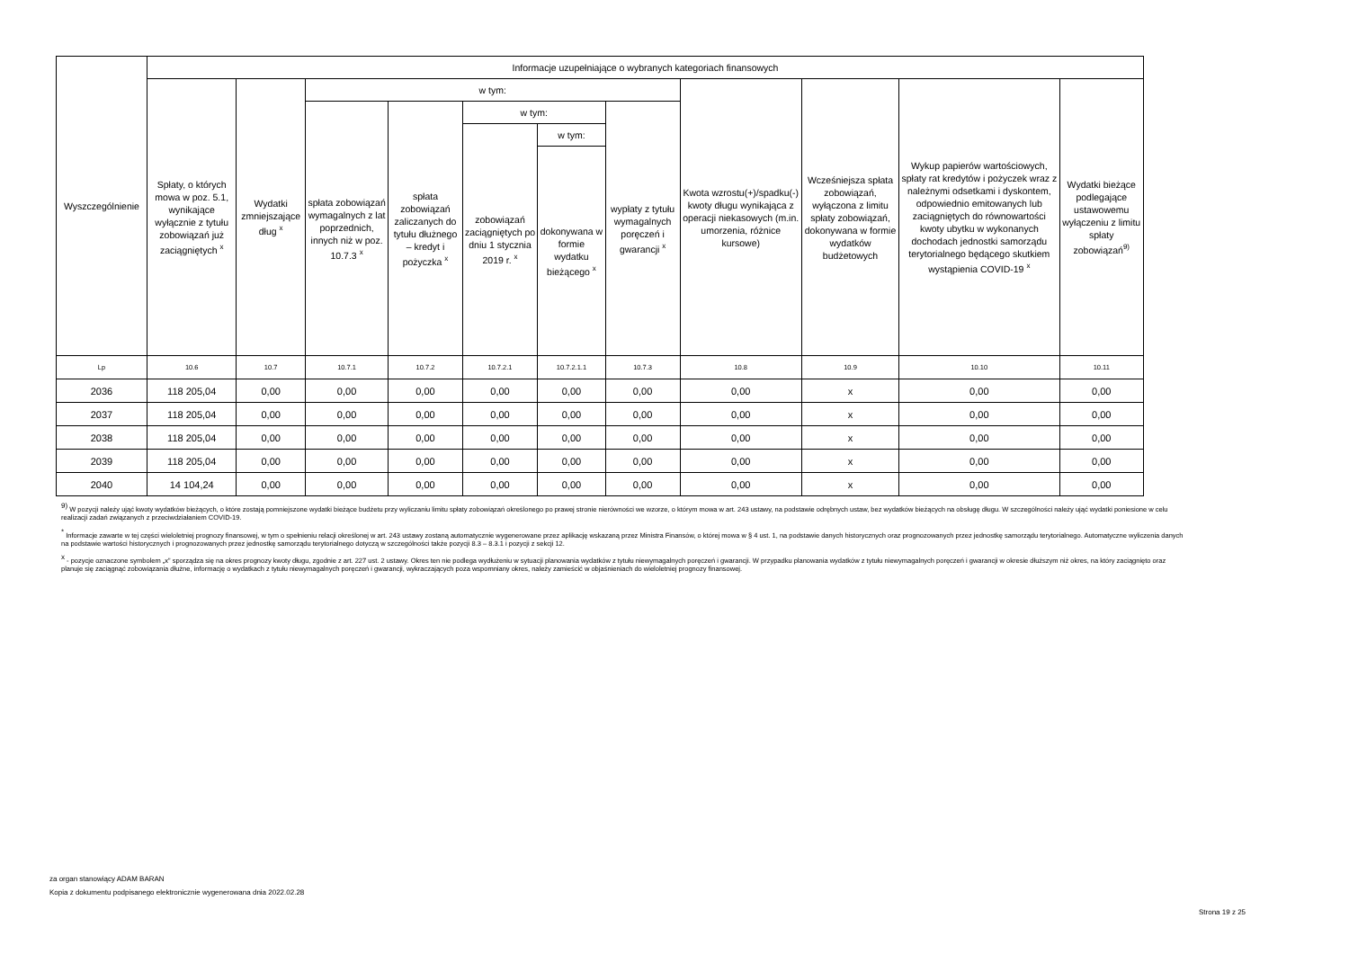| Wyszczególnienie | Informacje uzupełniające o wybranych kategoriach finansowych | | | | | | | | | | |
| --- | --- | --- | --- | --- | --- | --- | --- | --- | --- | --- | --- |
| | Spłaty, o których mowa w poz. 5.1, wynikające wyłącznie z tytułu zobowiązań już zaciągniętych <sup>x</sup> | Wydatki zmniejszające dług <sup>x</sup> | w tym: | | | | | Kwota wzrostu(+)/spadku(-) kwoty długu wynikająca z operacji niekasowych (m.in. umorzenia, różnice kursowe) | Wcześniejsza spłata zobowiązań, wyłączona z limitu spłaty zobowiązań, dokonywana w formie wydatków budżetowych | Wykup papierów wartościowych, spłaty rat kredytów i pożyczek wraz z należnymi odsetkami i dyskontem, odpowiednio emitowanych lub zaciągniętych do równowartości kwoty ubytku w wykonanych dochodach jednostki samorządu terytorialnego będącego skutkiem wystąpienia COVID-19 <sup>x</sup> | Wydatki bieżące podlegające ustawowemu wyłączeniu z limitu spłaty zobowiązań<sup>9)</sup> |
| | | | spłata zobowiązań wymagalnych z lat poprzednich, innych niż w poz. 10.7.3 <sup>x</sup> | spłata zobowiązań zaliczanych do tytułu dłużnego – kredyt i pożyczka <sup>x</sup> | w tym: | | wypłaty z tytułu wymagalnych poręczeń i gwarancji <sup>x</sup> | | | | |
| | | | | | zobowiązań zaciągniętych po dniu 1 stycznia 2019 r. <sup>x</sup> | w tym: | | | | | |
| | | | | | | dokonywana w formie wydatku bieżącego <sup>x</sup> | | | | | |
| Lp | 10.6 | 10.7 | 10.7.1 | 10.7.2 | 10.7.2.1 | 10.7.2.1.1 | 10.7.3 | 10.8 | 10.9 | 10.10 | 10.11 |
| 2036 | 118 205,04 | 0,00 | 0,00 | 0,00 | 0,00 | 0,00 | 0,00 | 0,00 | x | 0,00 | 0,00 |
| 2037 | 118 205,04 | 0,00 | 0,00 | 0,00 | 0,00 | 0,00 | 0,00 | 0,00 | x | 0,00 | 0,00 |
| 2038 | 118 205,04 | 0,00 | 0,00 | 0,00 | 0,00 | 0,00 | 0,00 | 0,00 | x | 0,00 | 0,00 |
| 2039 | 118 205,04 | 0,00 | 0,00 | 0,00 | 0,00 | 0,00 | 0,00 | 0,00 | x | 0,00 | 0,00 |
| 2040 | 14 104,24 | 0,00 | 0,00 | 0,00 | 0,00 | 0,00 | 0,00 | 0,00 | x | 0,00 | 0,00 |
<sup>9)</sup> W pozycji należy ująć kwoty wydatków bieżących, o które zostają pomniejszone wydatki bieżące budżetu przy wyliczaniu limitu spłaty zobowiązań określonego po prawej stronie nierówności we wzorze, o którym mowa w art. 243 ustawy, na podstawie odrębnych ustaw, bez wydatków bieżących na obsługę długu. W szczególności należy ująć wydatki poniesione w celu realizacji zadań związanych z przeciwdziałaniem COVID-19.
<sup>*</sup> Informacje zawarte w tej części wieloletniej prognozy finansowej, w tym o spełnieniu relacji określonej w art. 243 ustawy zostaną automatycznie wygenerowane przez aplikację wskazaną przez Ministra Finansów, o której mowa w § 4 ust. 1, na podstawie danych historycznych oraz prognozowanych przez jednostkę samorządu terytorialnego. Automatyczne wyliczenia danych na podstawie wartości historycznych i prognozowanych przez jednostkę samorządu terytorialnego dotyczą w szczególności także pozycji 8.3 – 8.3.1 i pozycji z sekcji 12.
<sup>x</sup> - pozycje oznaczone symbolem „x” sporządza się na okres prognozy kwoty długu, zgodnie z art. 227 ust. 2 ustawy. Okres ten nie podlega wydłużeniu w sytuacji planowania wydatków z tytułu niewymagalnych poręczeń i gwarancji. W przypadku planowania wydatków z tytułu niewymagalnych poręczeń i gwarancji w okresie dłuższym niż okres, na który zaciągnięto oraz planuje się zaciągnąć zobowiązania dłużne, informację o wydatkach z tytułu niewymagalnych poręczeń i gwarancji, wykraczających poza wspomniany okres, należy zamieścić w objaśnieniach do wieloletniej prognozy finansowej.
za organ stanowiący ADAM BARAN
Kopia z dokumentu podpisanego elektronicznie wygenerowana dnia 2022.02.28
Strona 19 z 25